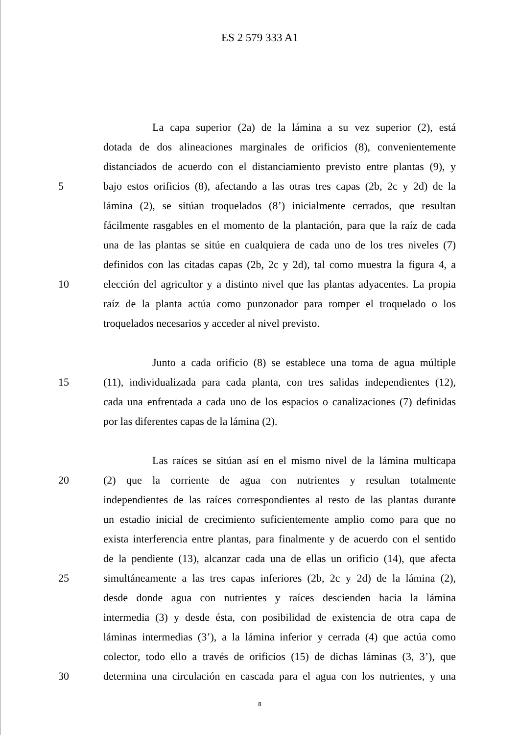ES 2 579 333 A1
La capa superior (2a) de la lámina a su vez superior (2), está
dotada de dos alineaciones marginales de orificios (8), convenientemente
distanciados de acuerdo con el distanciamiento previsto entre plantas (9), y
5 bajo estos orificios (8), afectando a las otras tres capas (2b, 2c y 2d) de la
lámina (2), se sitúan troquelados (8’) inicialmente cerrados, que resultan
fácilmente rasgables en el momento de la plantación, para que la raíz de cada
una de las plantas se sitúe en cualquiera de cada uno de los tres niveles (7)
definidos con las citadas capas (2b, 2c y 2d), tal como muestra la figura 4, a
10 elección del agricultor y a distinto nivel que las plantas adyacentes. La propia
raíz de la planta actúa como punzonador para romper el troquelado o los
troquelados necesarios y acceder al nivel previsto.
Junto a cada orificio (8) se establece una toma de agua múltiple
15 (11), individualizada para cada planta, con tres salidas independientes (12),
cada una enfrentada a cada uno de los espacios o canalizaciones (7) definidas
por las diferentes capas de la lámina (2).
Las raíces se sitúan así en el mismo nivel de la lámina multicapa
20 (2) que la corriente de agua con nutrientes y resultan totalmente
independientes de las raíces correspondientes al resto de las plantas durante
un estadio inicial de crecimiento suficientemente amplio como para que no
exista interferencia entre plantas, para finalmente y de acuerdo con el sentido
de la pendiente (13), alcanzar cada una de ellas un orificio (14), que afecta
25 simultáneamente a las tres capas inferiores (2b, 2c y 2d) de la lámina (2),
desde donde agua con nutrientes y raíces descienden hacia la lámina
intermedia (3) y desde ésta, con posibilidad de existencia de otra capa de
láminas intermedias (3’), a la lámina inferior y cerrada (4) que actúa como
colector, todo ello a través de orificios (15) de dichas láminas (3, 3’), que
30 determina una circulación en cascada para el agua con los nutrientes, y una
8